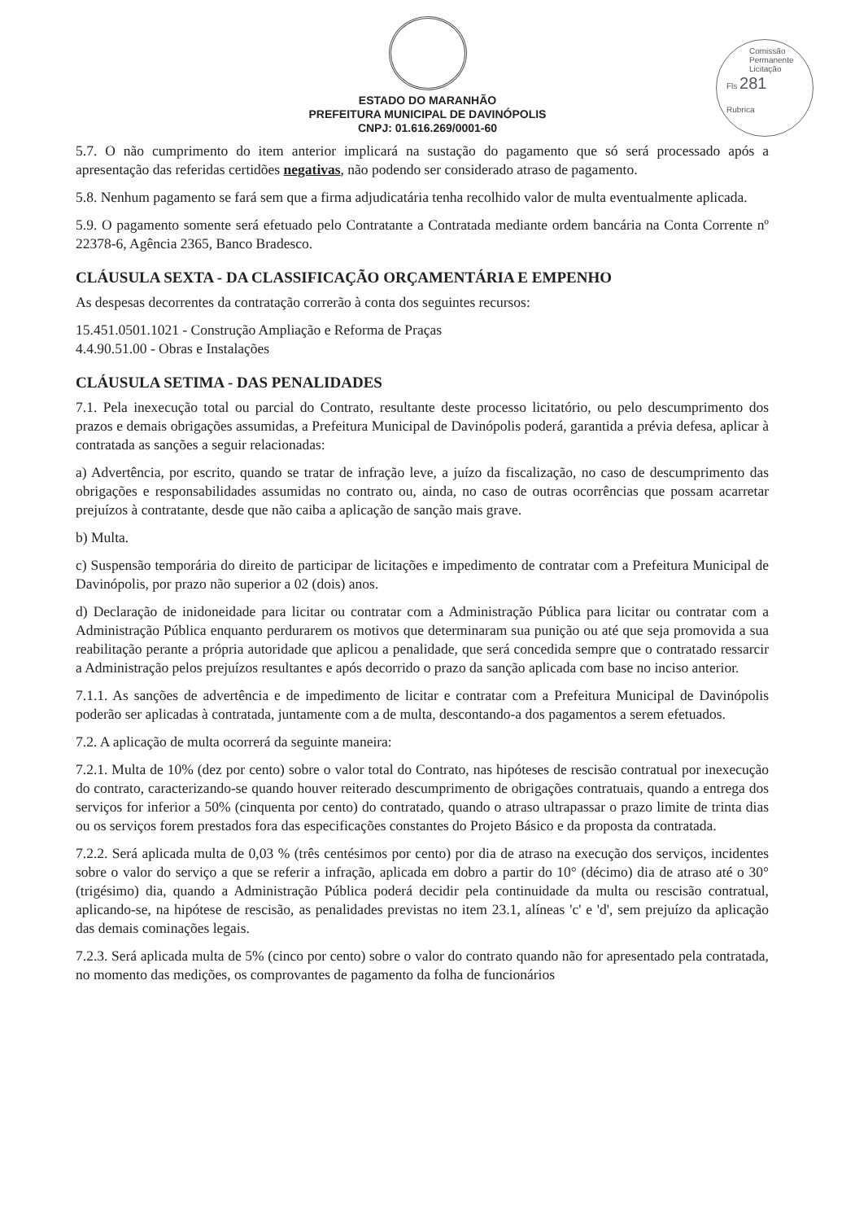Comissão Permanente Licitação
Fls 281
Rubrica
ESTADO DO MARANHÃO
PREFEITURA MUNICIPAL DE DAVINÓPOLIS
CNPJ: 01.616.269/0001-60
5.7. O não cumprimento do item anterior implicará na sustação do pagamento que só será processado após a apresentação das referidas certidões negativas, não podendo ser considerado atraso de pagamento.
5.8. Nenhum pagamento se fará sem que a firma adjudicatária tenha recolhido valor de multa eventualmente aplicada.
5.9. O pagamento somente será efetuado pelo Contratante a Contratada mediante ordem bancária na Conta Corrente nº 22378-6, Agência 2365, Banco Bradesco.
CLÁUSULA SEXTA - DA CLASSIFICAÇÃO ORÇAMENTÁRIA E EMPENHO
As despesas decorrentes da contratação correrão à conta dos seguintes recursos:
15.451.0501.1021 - Construção Ampliação e Reforma de Praças
4.4.90.51.00 - Obras e Instalações
CLÁUSULA SETIMA - DAS PENALIDADES
7.1. Pela inexecução total ou parcial do Contrato, resultante deste processo licitatório, ou pelo descumprimento dos prazos e demais obrigações assumidas, a Prefeitura Municipal de Davinópolis poderá, garantida a prévia defesa, aplicar à contratada as sanções a seguir relacionadas:
a) Advertência, por escrito, quando se tratar de infração leve, a juízo da fiscalização, no caso de descumprimento das obrigações e responsabilidades assumidas no contrato ou, ainda, no caso de outras ocorrências que possam acarretar prejuízos à contratante, desde que não caiba a aplicação de sanção mais grave.
b) Multa.
c) Suspensão temporária do direito de participar de licitações e impedimento de contratar com a Prefeitura Municipal de Davinópolis, por prazo não superior a 02 (dois) anos.
d) Declaração de inidoneidade para licitar ou contratar com a Administração Pública para licitar ou contratar com a Administração Pública enquanto perdurarem os motivos que determinaram sua punição ou até que seja promovida a sua reabilitação perante a própria autoridade que aplicou a penalidade, que será concedida sempre que o contratado ressarcir a Administração pelos prejuízos resultantes e após decorrido o prazo da sanção aplicada com base no inciso anterior.
7.1.1. As sanções de advertência e de impedimento de licitar e contratar com a Prefeitura Municipal de Davinópolis poderão ser aplicadas à contratada, juntamente com a de multa, descontando-a dos pagamentos a serem efetuados.
7.2. A aplicação de multa ocorrerá da seguinte maneira:
7.2.1. Multa de 10% (dez por cento) sobre o valor total do Contrato, nas hipóteses de rescisão contratual por inexecução do contrato, caracterizando-se quando houver reiterado descumprimento de obrigações contratuais, quando a entrega dos serviços for inferior a 50% (cinquenta por cento) do contratado, quando o atraso ultrapassar o prazo limite de trinta dias ou os serviços forem prestados fora das especificações constantes do Projeto Básico e da proposta da contratada.
7.2.2. Será aplicada multa de 0,03 % (três centésimos por cento) por dia de atraso na execução dos serviços, incidentes sobre o valor do serviço a que se referir a infração, aplicada em dobro a partir do 10° (décimo) dia de atraso até o 30° (trigésimo) dia, quando a Administração Pública poderá decidir pela continuidade da multa ou rescisão contratual, aplicando-se, na hipótese de rescisão, as penalidades previstas no item 23.1, alíneas 'c' e 'd', sem prejuízo da aplicação das demais cominações legais.
7.2.3. Será aplicada multa de 5% (cinco por cento) sobre o valor do contrato quando não for apresentado pela contratada, no momento das medições, os comprovantes de pagamento da folha de funcionários